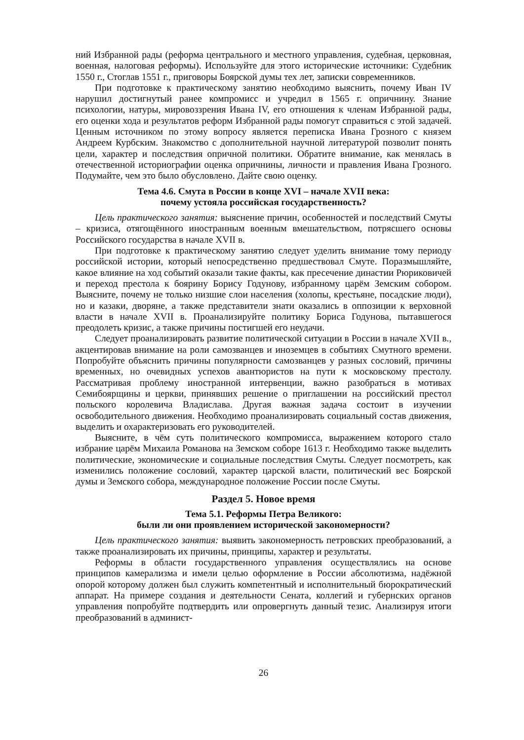ний Избранной рады (реформа центрального и местного управления, судебная, церковная, военная, налоговая реформы). Используйте для этого исторические источники: Судебник 1550 г., Стоглав 1551 г., приговоры Боярской думы тех лет, записки современников.
При подготовке к практическому занятию необходимо выяснить, почему Иван IV нарушил достигнутый ранее компромисс и учредил в 1565 г. опричнину. Знание психологии, натуры, мировоззрения Ивана IV, его отношения к членам Избранной рады, его оценки хода и результатов реформ Избранной рады помогут справиться с этой задачей. Ценным источником по этому вопросу является переписка Ивана Грозного с князем Андреем Курбским. Знакомство с дополнительной научной литературой позволит понять цели, характер и последствия опричной политики. Обратите внимание, как менялась в отечественной историографии оценка опричнины, личности и правления Ивана Грозного. Подумайте, чем это было обусловлено. Дайте свою оценку.
Тема 4.6. Смута в России в конце XVI – начале XVII века:
почему устояла российская государственность?
Цель практического занятия: выяснение причин, особенностей и последствий Смуты – кризиса, отягощённого иностранным военным вмешательством, потрясшего основы Российского государства в начале XVII в.
При подготовке к практическому занятию следует уделить внимание тому периоду российской истории, который непосредственно предшествовал Смуте. Поразмышляйте, какое влияние на ход событий оказали такие факты, как пресечение династии Рюриковичей и переход престола к боярину Борису Годунову, избранному царём Земским собором. Выясните, почему не только низшие слои населения (холопы, крестьяне, посадские люди), но и казаки, дворяне, а также представители знати оказались в оппозиции к верховной власти в начале XVII в. Проанализируйте политику Бориса Годунова, пытавшегося преодолеть кризис, а также причины постигшей его неудачи.
Следует проанализировать развитие политической ситуации в России в начале XVII в., акцентировав внимание на роли самозванцев и иноземцев в событиях Смутного времени. Попробуйте объяснить причины популярности самозванцев у разных сословий, причины временных, но очевидных успехов авантюристов на пути к московскому престолу. Рассматривая проблему иностранной интервенции, важно разобраться в мотивах Семибоярщины и церкви, принявших решение о приглашении на российский престол польского королевича Владислава. Другая важная задача состоит в изучении освободительного движения. Необходимо проанализировать социальный состав движения, выделить и охарактеризовать его руководителей.
Выясните, в чём суть политического компромисса, выражением которого стало избрание царём Михаила Романова на Земском соборе 1613 г. Необходимо также выделить политические, экономические и социальные последствия Смуты. Следует посмотреть, как изменились положение сословий, характер царской власти, политический вес Боярской думы и Земского собора, международное положение России после Смуты.
Раздел 5. Новое время
Тема 5.1. Реформы Петра Великого:
были ли они проявлением исторической закономерности?
Цель практического занятия: выявить закономерность петровских преобразований, а также проанализировать их причины, принципы, характер и результаты.
Реформы в области государственного управления осуществлялись на основе принципов камерализма и имели целью оформление в России абсолютизма, надёжной опорой которому должен был служить компетентный и исполнительный бюрократический аппарат. На примере создания и деятельности Сената, коллегий и губернских органов управления попробуйте подтвердить или опровергнуть данный тезис. Анализируя итоги преобразований в админист-
26